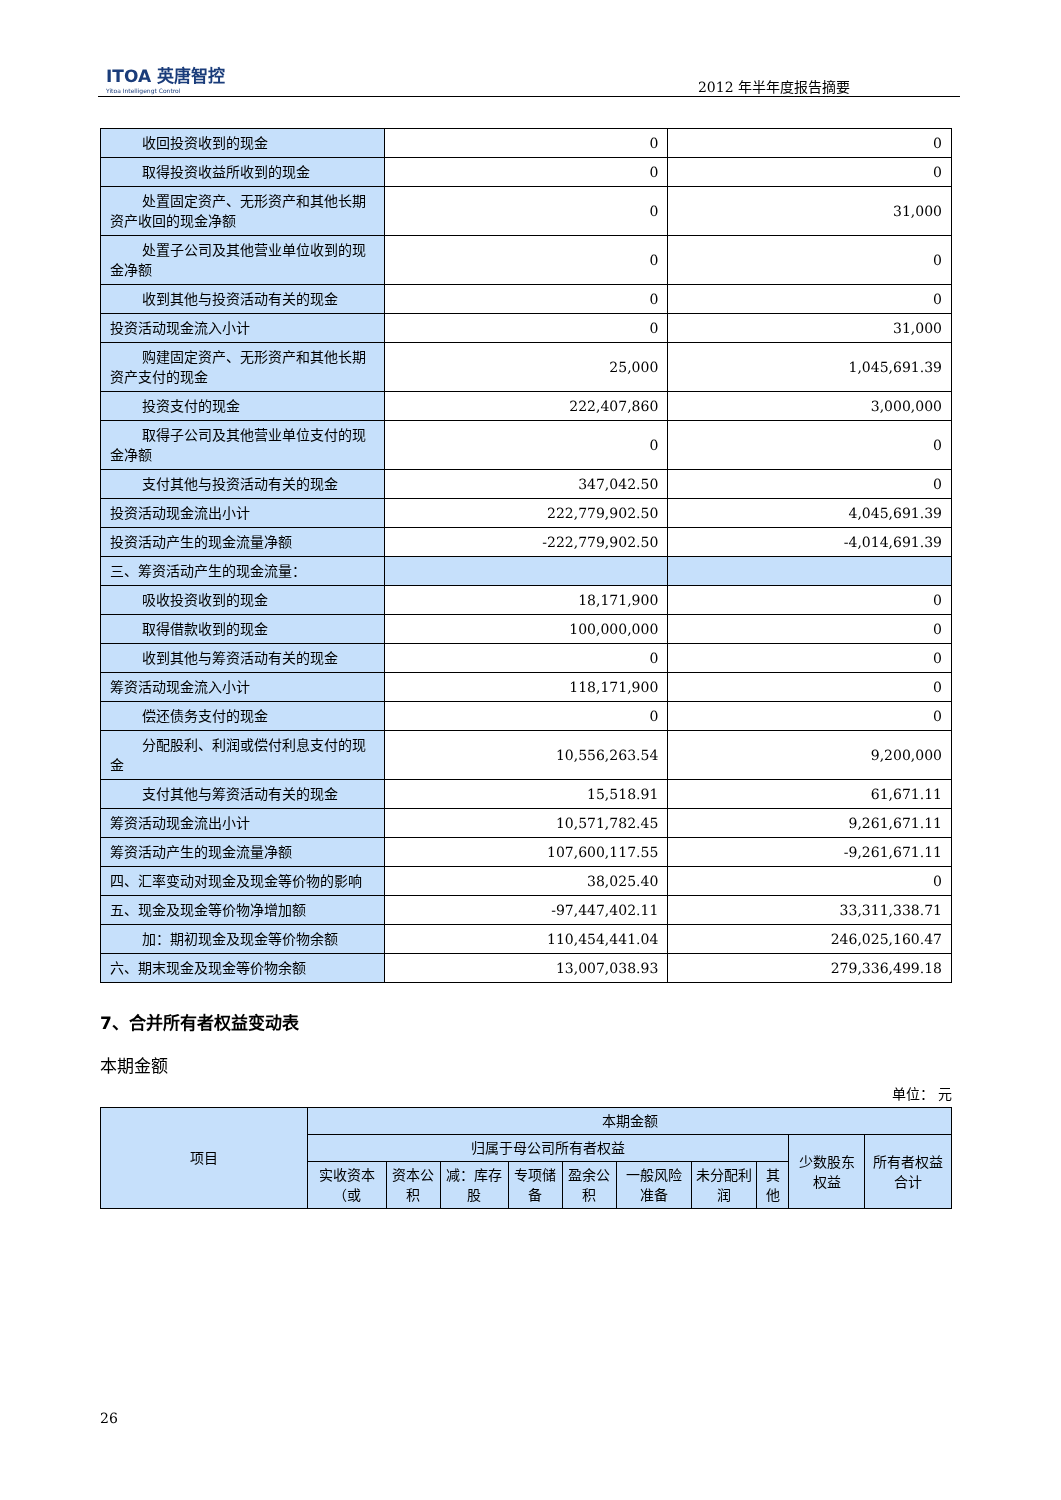ITOA 英唐智控
Yitoa Intelligengt Control
2012 年半年度报告摘要
| 收回投资收到的现金 | 0 | 0 |
| 取得投资收益所收到的现金 | 0 | 0 |
| 处置固定资产、无形资产和其他长期资产收回的现金净额 | 0 | 31,000 |
| 处置子公司及其他营业单位收到的现金净额 | 0 | 0 |
| 收到其他与投资活动有关的现金 | 0 | 0 |
| 投资活动现金流入小计 | 0 | 31,000 |
| 购建固定资产、无形资产和其他长期资产支付的现金 | 25,000 | 1,045,691.39 |
| 投资支付的现金 | 222,407,860 | 3,000,000 |
| 取得子公司及其他营业单位支付的现金净额 | 0 | 0 |
| 支付其他与投资活动有关的现金 | 347,042.50 | 0 |
| 投资活动现金流出小计 | 222,779,902.50 | 4,045,691.39 |
| 投资活动产生的现金流量净额 | -222,779,902.50 | -4,014,691.39 |
| 三、筹资活动产生的现金流量： | | |
| 吸收投资收到的现金 | 18,171,900 | 0 |
| 取得借款收到的现金 | 100,000,000 | 0 |
| 收到其他与筹资活动有关的现金 | 0 | 0 |
| 筹资活动现金流入小计 | 118,171,900 | 0 |
| 偿还债务支付的现金 | 0 | 0 |
| 分配股利、利润或偿付利息支付的现金 | 10,556,263.54 | 9,200,000 |
| 支付其他与筹资活动有关的现金 | 15,518.91 | 61,671.11 |
| 筹资活动现金流出小计 | 10,571,782.45 | 9,261,671.11 |
| 筹资活动产生的现金流量净额 | 107,600,117.55 | -9,261,671.11 |
| 四、汇率变动对现金及现金等价物的影响 | 38,025.40 | 0 |
| 五、现金及现金等价物净增加额 | -97,447,402.11 | 33,311,338.71 |
| 加：期初现金及现金等价物余额 | 110,454,441.04 | 246,025,160.47 |
| 六、期末现金及现金等价物余额 | 13,007,038.93 | 279,336,499.18 |
7、合并所有者权益变动表
本期金额
单位： 元
| 项目 | 本期金额 | | | | | | | | | |
| --- | --- | --- | --- | --- | --- | --- | --- | --- | --- | --- |
| | 归属于母公司所有者权益 | | | | | | | | 少数股东权益 | 所有者权益合计 |
| | 实收资本（或 | 资本公积 | 减：库存股 | 专项储备 | 盈余公积 | 一般风险准备 | 未分配利润 | 其他 | | |
26